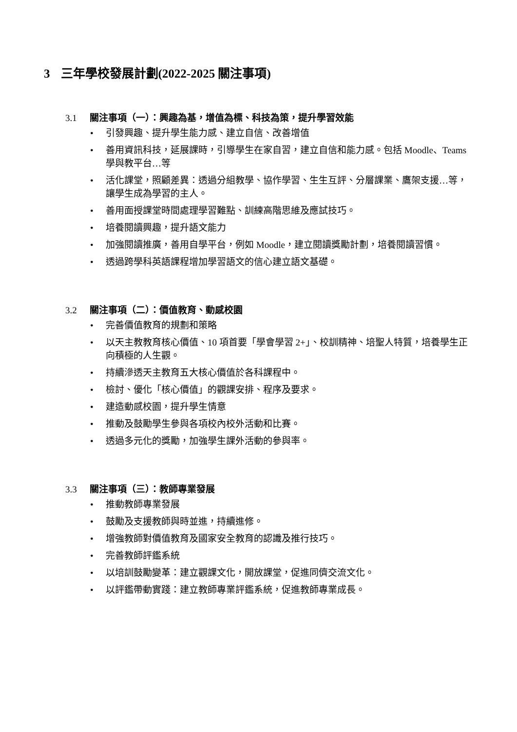3 三年學校發展計劃(2022-2025 關注事項)
3.1 關注事項（一）：興趣為基，增值為標、科技為策，提升學習效能
• 引發興趣、提升學生能力感、建立自信、改善增值
• 善用資訊科技，延展課時，引導學生在家自習，建立自信和能力感。包括 Moodle、Teams 學與教平台…等
• 活化課堂，照顧差異：透過分組教學、協作學習、生生互評、分層課業、鷹架支援…等，讓學生成為學習的主人。
• 善用面授課堂時間處理學習難點、訓練高階思維及應試技巧。
• 培養閱讀興趣，提升語文能力
• 加強閱讀推廣，善用自學平台，例如 Moodle，建立閱讀獎勵計劃，培養閱讀習慣。
• 透過跨學科英語課程增加學習語文的信心建立語文基礎。
3.2 關注事項（二）：價值教育、動感校園
• 完善價值教育的規劃和策略
• 以天主教教育核心價值、10 項首要「學會學習 2+」、校訓精神、培聖人特質，培養學生正向積極的人生觀。
• 持續滲透天主教育五大核心價值於各科課程中。
• 檢討、優化「核心價值」的觀課安排、程序及要求。
• 建造動感校園，提升學生情意
• 推動及鼓勵學生參與各項校內校外活動和比賽。
• 透過多元化的獎勵，加強學生課外活動的參與率。
3.3 關注事項（三）：教師專業發展
• 推動教師專業發展
• 鼓勵及支援教師與時並進，持續進修。
• 增強教師對價值教育及國家安全教育的認識及推行技巧。
• 完善教師評鑑系統
• 以培訓鼓勵變革：建立觀課文化，開放課堂，促進同儕交流文化。
• 以評鑑帶動實踐：建立教師專業評鑑系統，促進教師專業成長。